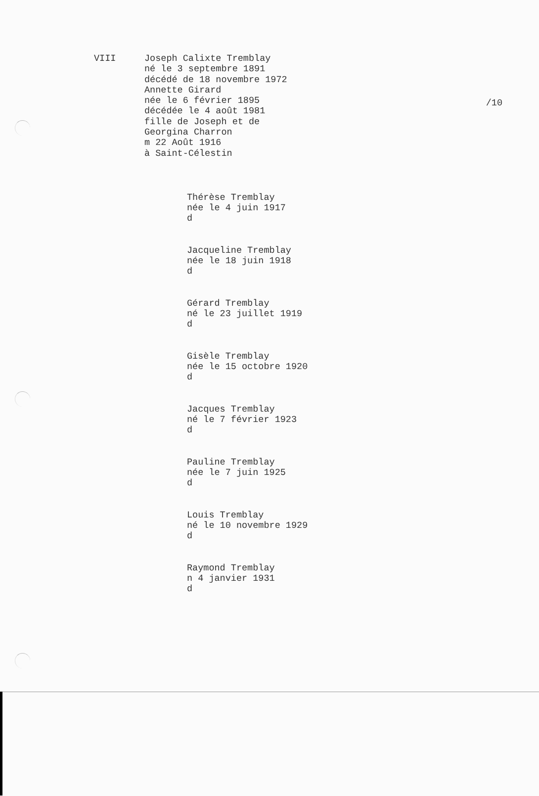/10
VIII Joseph Calixte Tremblay
né le 3 septembre 1891
décédé de 18 novembre 1972
Annette Girard
née le 6 février 1895
décédée le 4 août 1981
fille de Joseph et de
Georgina Charron
m 22 Août 1916
à Saint-Célestin
Thérèse Tremblay
née le 4 juin 1917
d
Jacqueline Tremblay
née le 18 juin 1918
d
Gérard Tremblay
né le 23 juillet 1919
d
Gisèle Tremblay
née le 15 octobre 1920
d
Jacques Tremblay
né le 7 février 1923
d
Pauline Tremblay
née le 7 juin 1925
d
Louis Tremblay
né le 10 novembre 1929
d
Raymond Tremblay
n 4 janvier 1931
d